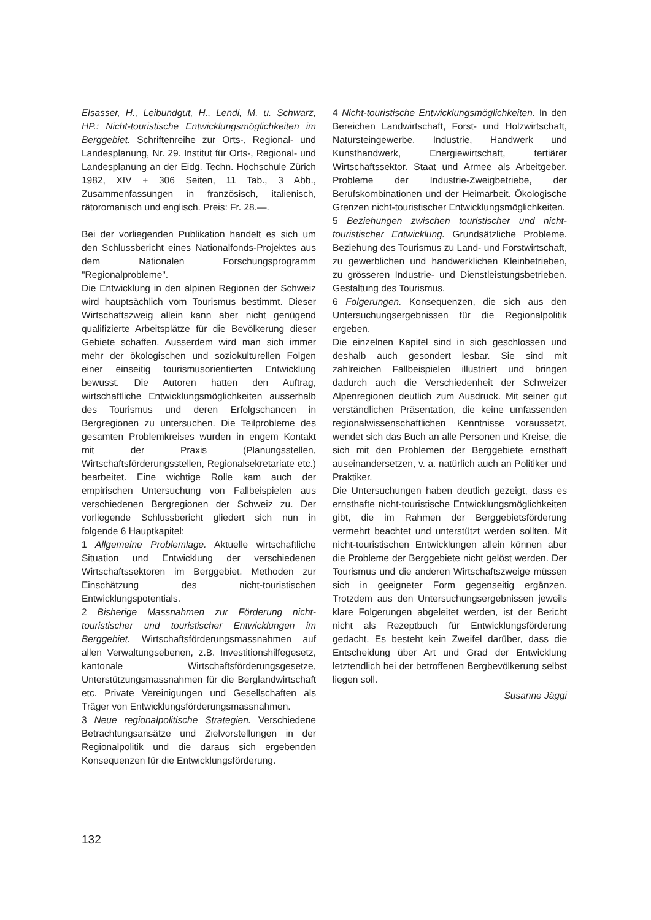Elsasser, H., Leibundgut, H., Lendi, M. u. Schwarz, HP.: Nicht-touristische Entwicklungsmöglichkeiten im Berggebiet. Schriftenreihe zur Orts-, Regional- und Landesplanung, Nr. 29. Institut für Orts-, Regional- und Landesplanung an der Eidg. Techn. Hochschule Zürich 1982, XIV + 306 Seiten, 11 Tab., 3 Abb., Zusammenfassungen in französisch, italienisch, rätoromanisch und englisch. Preis: Fr. 28.—.
Bei der vorliegenden Publikation handelt es sich um den Schlussbericht eines Nationalfonds-Projektes aus dem Nationalen Forschungsprogramm "Regionalprobleme".
Die Entwicklung in den alpinen Regionen der Schweiz wird hauptsächlich vom Tourismus bestimmt. Dieser Wirtschaftszweig allein kann aber nicht genügend qualifizierte Arbeitsplätze für die Bevölkerung dieser Gebiete schaffen. Ausserdem wird man sich immer mehr der ökologischen und soziokulturellen Folgen einer einseitig tourismusorientierten Entwicklung bewusst. Die Autoren hatten den Auftrag, wirtschaftliche Entwicklungsmöglichkeiten ausserhalb des Tourismus und deren Erfolgschancen in Bergregionen zu untersuchen. Die Teilprobleme des gesamten Problemkreises wurden in engem Kontakt mit der Praxis (Planungsstellen, Wirtschaftsförderungsstellen, Regionalsekretariate etc.) bearbeitet. Eine wichtige Rolle kam auch der empirischen Untersuchung von Fallbeispielen aus verschiedenen Bergregionen der Schweiz zu. Der vorliegende Schlussbericht gliedert sich nun in folgende 6 Hauptkapitel:
1 Allgemeine Problemlage. Aktuelle wirtschaftliche Situation und Entwicklung der verschiedenen Wirtschaftssektoren im Berggebiet. Methoden zur Einschätzung des nicht-touristischen Entwicklungspotentials.
2 Bisherige Massnahmen zur Förderung nicht-touristischer und touristischer Entwicklungen im Berggebiet. Wirtschaftsförderungsmassnahmen auf allen Verwaltungsebenen, z.B. Investitionshilfegesetz, kantonale Wirtschaftsförderungsgesetze, Unterstützungsmassnahmen für die Berglandwirtschaft etc. Private Vereinigungen und Gesellschaften als Träger von Entwicklungsförderungsmassnahmen.
3 Neue regionalpolitische Strategien. Verschiedene Betrachtungsansätze und Zielvorstellungen in der Regionalpolitik und die daraus sich ergebenden Konsequenzen für die Entwicklungsförderung.
4 Nicht-touristische Entwicklungsmöglichkeiten. In den Bereichen Landwirtschaft, Forst- und Holzwirtschaft, Natursteingewerbe, Industrie, Handwerk und Kunsthandwerk, Energiewirtschaft, tertiärer Wirtschaftssektor. Staat und Armee als Arbeitgeber. Probleme der Industrie-Zweigbetriebe, der Berufskombinationen und der Heimarbeit. Ökologische Grenzen nicht-touristischer Entwicklungsmöglichkeiten.
5 Beziehungen zwischen touristischer und nicht-touristischer Entwicklung. Grundsätzliche Probleme. Beziehung des Tourismus zu Land- und Forstwirtschaft, zu gewerblichen und handwerklichen Kleinbetrieben, zu grösseren Industrie- und Dienstleistungsbetrieben. Gestaltung des Tourismus.
6 Folgerungen. Konsequenzen, die sich aus den Untersuchungsergebnissen für die Regionalpolitik ergeben.
Die einzelnen Kapitel sind in sich geschlossen und deshalb auch gesondert lesbar. Sie sind mit zahlreichen Fallbeispielen illustriert und bringen dadurch auch die Verschiedenheit der Schweizer Alpenregionen deutlich zum Ausdruck. Mit seiner gut verständlichen Präsentation, die keine umfassenden regionalwissenschaftlichen Kenntnisse voraussetzt, wendet sich das Buch an alle Personen und Kreise, die sich mit den Problemen der Berggebiete ernsthaft auseinandersetzen, v. a. natürlich auch an Politiker und Praktiker.
Die Untersuchungen haben deutlich gezeigt, dass es ernsthafte nicht-touristische Entwicklungsmöglichkeiten gibt, die im Rahmen der Berggebietsförderung vermehrt beachtet und unterstützt werden sollten. Mit nicht-touristischen Entwicklungen allein können aber die Probleme der Berggebiete nicht gelöst werden. Der Tourismus und die anderen Wirtschaftszweige müssen sich in geeigneter Form gegenseitig ergänzen. Trotzdem aus den Untersuchungsergebnissen jeweils klare Folgerungen abgeleitet werden, ist der Bericht nicht als Rezeptbuch für Entwicklungsförderung gedacht. Es besteht kein Zweifel darüber, dass die Entscheidung über Art und Grad der Entwicklung letztendlich bei der betroffenen Bergbevölkerung selbst liegen soll.
Susanne Jäggi
132